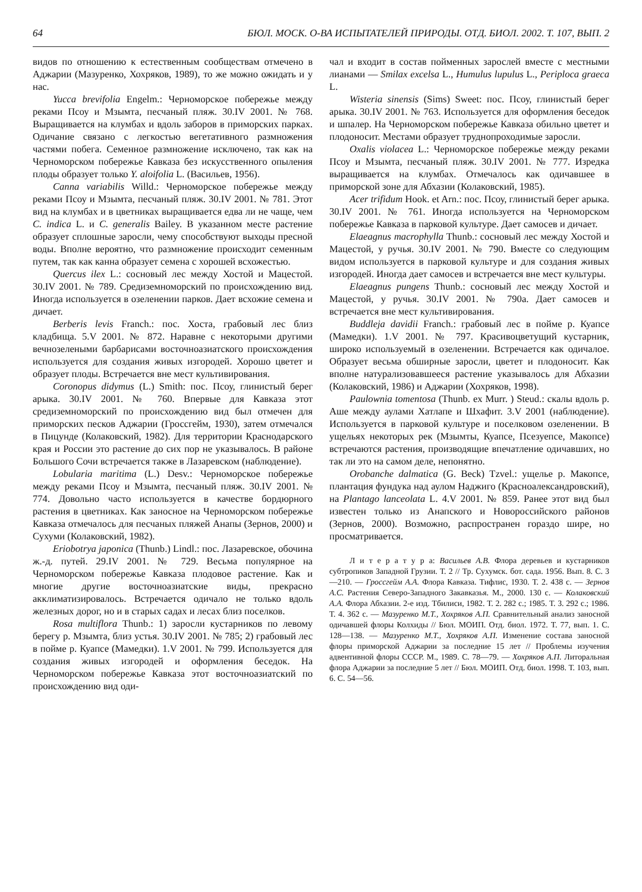64 БЮЛ. МОСК. О-ВА ИСПЫТАТЕЛЕЙ ПРИРОДЫ. ОТД. БИОЛ. 2002. Т. 107, ВЫП. 2
видов по отношению к естественным сообществам отмечено в Аджарии (Мазуренко, Хохряков, 1989), то же можно ожидать и у нас.
Yucca brevifolia Engelm.: Черноморское побережье между реками Псоу и Мзымта, песчаный пляж. 30.IV 2001. № 768. Выращивается на клумбах и вдоль заборов в приморских парках. Одичание связано с легкостью вегетативного размножения частями побега. Семенное размножение исключено, так как на Черноморском побережье Кавказа без искусственного опыления плоды образует только Y. aloifolia L. (Васильев, 1956).
Canna variabilis Willd.: Черноморское побережье между реками Псоу и Мзымта, песчаный пляж. 30.IV 2001. № 781. Этот вид на клумбах и в цветниках выращивается едва ли не чаще, чем C. indica L. и C. generalis Bailey. В указанном месте растение образует сплошные заросли, чему способствуют выходы пресной воды. Вполне вероятно, что размножение происходит семенным путем, так как канна образует семена с хорошей всхожестью.
Quercus ilex L.: сосновый лес между Хостой и Мацестой. 30.IV 2001. № 789. Средиземноморский по происхождению вид. Иногда используется в озеленении парков. Дает всхожие семена и дичает.
Berberis levis Franch.: пос. Хоста, грабовый лес близ кладбища. 5.V 2001. № 872. Наравне с некоторыми другими вечнозелеными барбарисами восточноазиатского происхождения используется для создания живых изгородей. Хорошо цветет и образует плоды. Встречается вне мест культивирования.
Coronopus didymus (L.) Smith: пос. Псоу, глинистый берег арыка. 30.IV 2001. № 760. Впервые для Кавказа этот средиземноморский по происхождению вид был отмечен для приморских песков Аджарии (Гроссгейм, 1930), затем отмечался в Пицунде (Колаковский, 1982). Для территории Краснодарского края и России это растение до сих пор не указывалось. В районе Большого Сочи встречается также в Лазаревском (наблюдение).
Lobularia maritima (L.) Desv.: Черноморское побережье между реками Псоу и Мзымта, песчаный пляж. 30.IV 2001. № 774. Довольно часто используется в качестве бордюрного растения в цветниках. Как заносное на Черноморском побережье Кавказа отмечалось для песчаных пляжей Анапы (Зернов, 2000) и Сухуми (Колаковский, 1982).
Eriobotrya japonica (Thunb.) Lindl.: пос. Лазаревское, обочина ж.-д. путей. 29.IV 2001. № 729. Весьма популярное на Черноморском побережье Кавказа плодовое растение. Как и многие другие восточноазиатские виды, прекрасно акклиматизировалось. Встречается одичало не только вдоль железных дорог, но и в старых садах и лесах близ поселков.
Rosa multiflora Thunb.: 1) заросли кустарников по левому берегу р. Мзымта, близ устья. 30.IV 2001. № 785; 2) грабовый лес в пойме р. Куапсе (Мамедки). 1.V 2001. № 799. Используется для создания живых изгородей и оформления беседок. На Черноморском побережье Кавказа этот восточноазиатский по происхождению вид оди-
чал и входит в состав пойменных зарослей вместе с местными лианами — Smilax excelsa L., Humulus lupulus L., Periploca graeca L.
Wisteria sinensis (Sims) Sweet: пос. Псоу, глинистый берег арыка. 30.IV 2001. № 763. Используется для оформления беседок и шпалер. На Черноморском побережье Кавказа обильно цветет и плодоносит. Местами образует труднопроходимые заросли.
Oxalis violacea L.: Черноморское побережье между реками Псоу и Мзымта, песчаный пляж. 30.IV 2001. № 777. Изредка выращивается на клумбах. Отмечалось как одичавшее в приморской зоне для Абхазии (Колаковский, 1985).
Acer trifidum Hook. et Arn.: пос. Псоу, глинистый берег арыка. 30.IV 2001. № 761. Иногда используется на Черноморском побережье Кавказа в парковой культуре. Дает самосев и дичает.
Elaeagnus macrophylla Thunb.: сосновый лес между Хостой и Мацестой, у ручья. 30.IV 2001. № 790. Вместе со следующим видом используется в парковой культуре и для создания живых изгородей. Иногда дает самосев и встречается вне мест культуры.
Elaeagnus pungens Thunb.: сосновый лес между Хостой и Мацестой, у ручья. 30.IV 2001. № 790а. Дает самосев и встречается вне мест культивирования.
Buddleja davidii Franch.: грабовый лес в пойме р. Куапсе (Мамедки). 1.V 2001. № 797. Красивоцветущий кустарник, широко используемый в озеленении. Встречается как одичалое. Образует весьма обширные заросли, цветет и плодоносит. Как вполне натурализовавшееся растение указывалось для Абхазии (Колаковский, 1986) и Аджарии (Хохряков, 1998).
Paulownia tomentosa (Thunb. ex Murr. ) Steud.: скалы вдоль р. Аше между аулами Хатлапе и Шхафит. 3.V 2001 (наблюдение). Используется в парковой культуре и поселковом озеленении. В ущельях некоторых рек (Мзымты, Куапсе, Псезуепсе, Макопсе) встречаются растения, производящие впечатление одичавших, но так ли это на самом деле, непонятно.
Orobanche dalmatica (G. Beck) Tzvel.: ущелье р. Макопсе, плантация фундука над аулом Наджиго (Красноалександровский), на Plantago lanceolata L. 4.V 2001. № 859. Ранее этот вид был известен только из Анапского и Новороссийского районов (Зернов, 2000). Возможно, распространен гораздо шире, но просматривается.
Л и т е р а т у р а: Васильев А.В. Флора деревьев и кустарников субтропиков Западной Грузии. Т. 2 // Тр. Сухумск. бот. сада. 1956. Вып. 8. С. 3—210. — Гроссгейм А.А. Флора Кавказа. Тифлис, 1930. Т. 2. 438 с. — Зернов А.С. Растения Северо-Западного Закавказья. М., 2000. 130 с. — Колаковский А.А. Флора Абхазии. 2-е изд. Тбилиси, 1982. Т. 2. 282 с.; 1985. Т. 3. 292 с.; 1986. Т. 4. 362 с. — Мазуренко М.Т., Хохряков А.П. Сравнительный анализ заносной одичавшей флоры Колхиды // Бюл. МОИП. Отд. биол. 1972. Т. 77, вып. 1. С. 128—138. — Мазуренко М.Т., Хохряков А.П. Изменение состава заносной флоры приморской Аджарии за последние 15 лет // Проблемы изучения адвентивной флоры СССР. М., 1989. С. 78—79. — Хохряков А.П. Литоральная флора Аджарии за последние 5 лет // Бюл. МОИП. Отд. биол. 1998. Т. 103, вып. 6. С. 54—56.